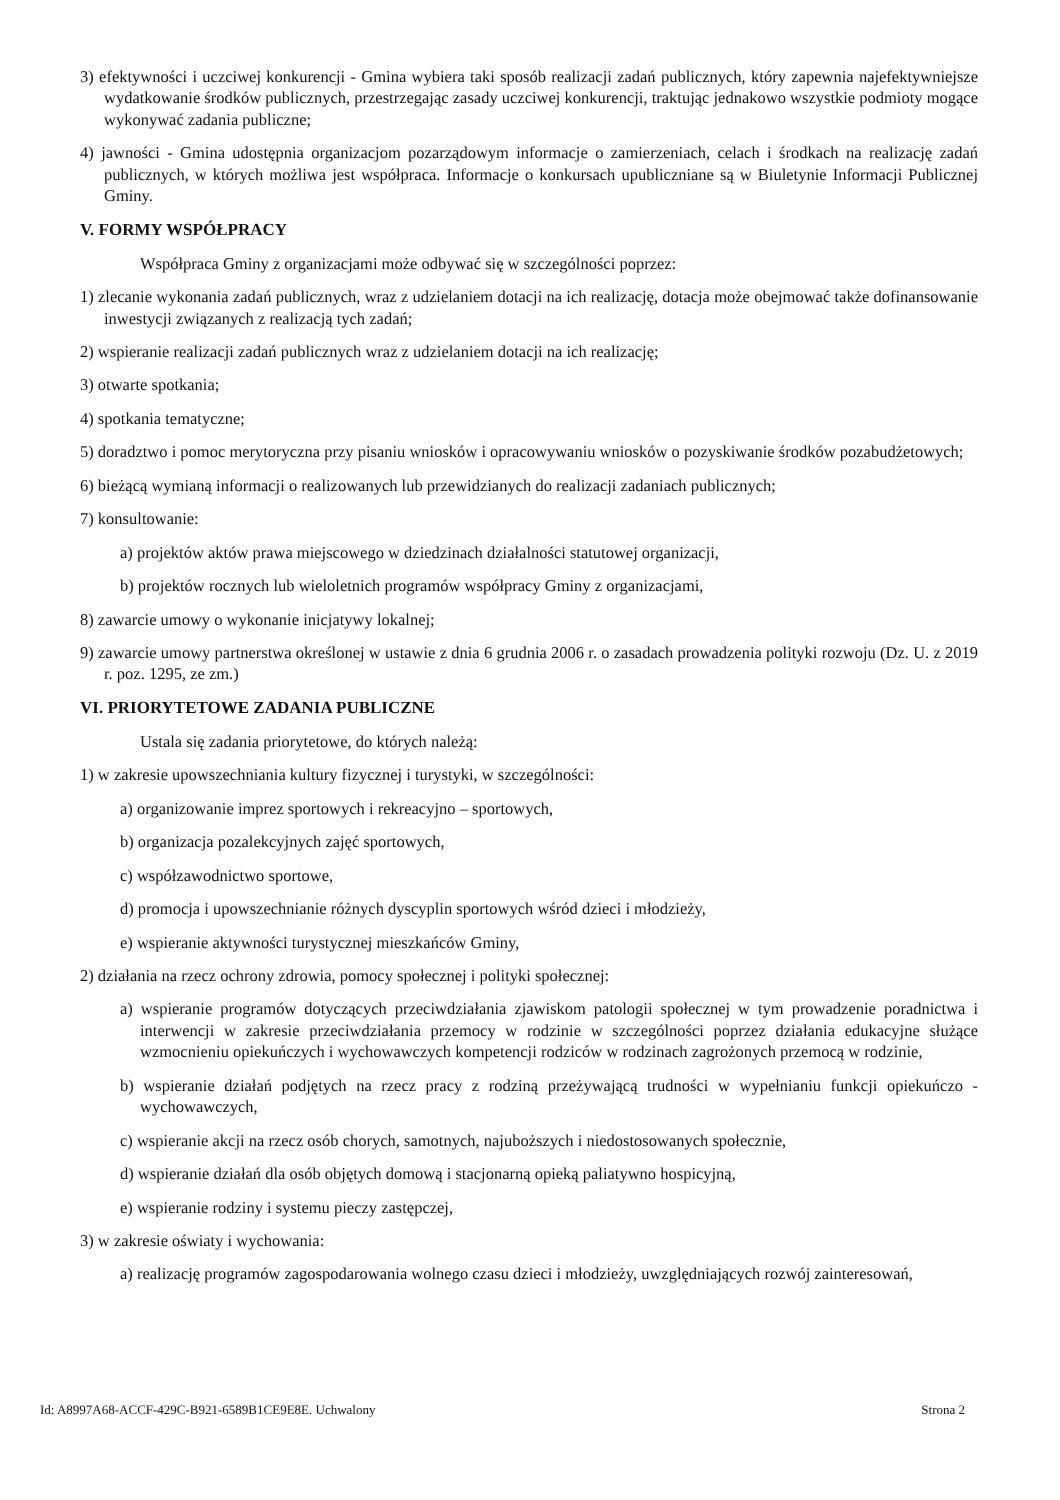3) efektywności i uczciwej konkurencji - Gmina wybiera taki sposób realizacji zadań publicznych, który zapewnia najefektywniejsze wydatkowanie środków publicznych, przestrzegając zasady uczciwej konkurencji, traktując jednakowo wszystkie podmioty mogące wykonywać zadania publiczne;
4) jawności - Gmina udostępnia organizacjom pozarządowym informacje o zamierzeniach, celach i środkach na realizację zadań publicznych, w których możliwa jest współpraca. Informacje o konkursach upubliczniane są w Biuletynie Informacji Publicznej Gminy.
V. FORMY WSPÓŁPRACY
Współpraca Gminy z organizacjami może odbywać się w szczególności poprzez:
1) zlecanie wykonania zadań publicznych, wraz z udzielaniem dotacji na ich realizację, dotacja może obejmować także dofinansowanie inwestycji związanych z realizacją tych zadań;
2) wspieranie realizacji zadań publicznych wraz z udzielaniem dotacji na ich realizację;
3) otwarte spotkania;
4) spotkania tematyczne;
5) doradztwo i pomoc merytoryczna przy pisaniu wniosków i opracowywaniu wniosków o pozyskiwanie środków pozabudżetowych;
6) bieżącą wymianą informacji o realizowanych lub przewidzianych do realizacji zadaniach publicznych;
7) konsultowanie:
a) projektów aktów prawa miejscowego w dziedzinach działalności statutowej organizacji,
b) projektów rocznych lub wieloletnich programów współpracy Gminy z organizacjami,
8) zawarcie umowy o wykonanie inicjatywy lokalnej;
9) zawarcie umowy partnerstwa określonej w ustawie z dnia 6 grudnia 2006 r. o zasadach prowadzenia polityki rozwoju (Dz. U. z 2019 r. poz. 1295, ze zm.)
VI. PRIORYTETOWE ZADANIA PUBLICZNE
Ustala się zadania priorytetowe, do których należą:
1) w zakresie upowszechniania kultury fizycznej i turystyki, w szczególności:
a) organizowanie imprez sportowych i rekreacyjno – sportowych,
b) organizacja pozalekcyjnych zajęć sportowych,
c) współzawodnictwo sportowe,
d) promocja i upowszechnianie różnych dyscyplin sportowych wśród dzieci i młodzieży,
e) wspieranie aktywności turystycznej mieszkańców Gminy,
2) działania na rzecz ochrony zdrowia, pomocy społecznej i polityki społecznej:
a) wspieranie programów dotyczących przeciwdziałania zjawiskom patologii społecznej w tym prowadzenie poradnictwa i interwencji w zakresie przeciwdziałania przemocy w rodzinie w szczególności poprzez działania edukacyjne służące wzmocnieniu opiekuńczych i wychowawczych kompetencji rodziców w rodzinach zagrożonych przemocą w rodzinie,
b) wspieranie działań podjętych na rzecz pracy z rodziną przeżywającą trudności w wypełnianiu funkcji opiekuńczo - wychowawczych,
c) wspieranie akcji na rzecz osób chorych, samotnych, najuboższych i niedostosowanych społecznie,
d) wspieranie działań dla osób objętych domową i stacjonarną opieką paliatywno hospicyjną,
e) wspieranie rodziny i systemu pieczy zastępczej,
3) w zakresie oświaty i wychowania:
a) realizację programów zagospodarowania wolnego czasu dzieci i młodzieży, uwzględniających rozwój zainteresowań,
Id: A8997A68-ACCF-429C-B921-6589B1CE9E8E. Uchwalony Strona 2